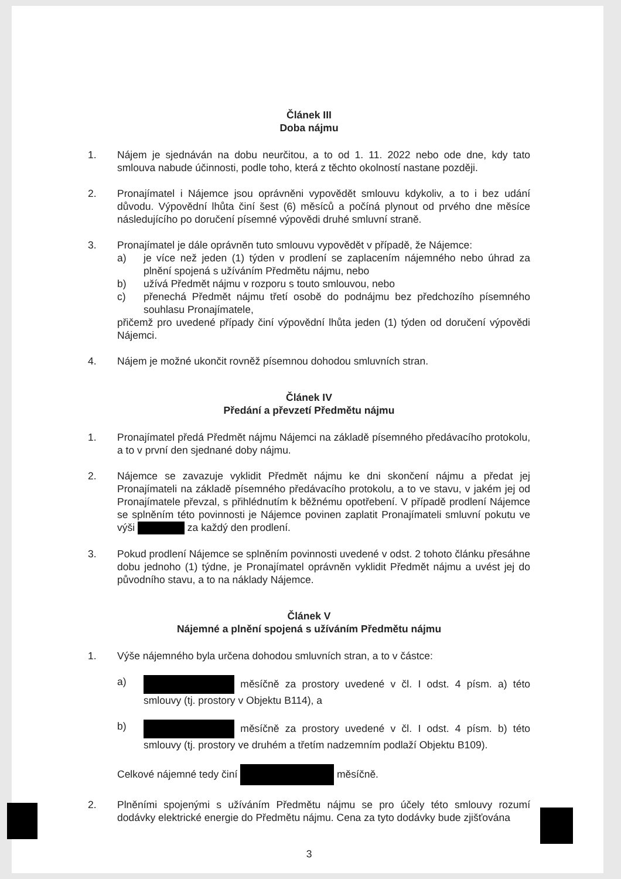Článek III
Doba nájmu
1. Nájem je sjednáván na dobu neurčitou, a to od 1. 11. 2022 nebo ode dne, kdy tato smlouva nabude účinnosti, podle toho, která z těchto okolností nastane později.
2. Pronajímatel i Nájemce jsou oprávněni vypovědět smlouvu kdykoliv, a to i bez udání důvodu. Výpovědní lhůta činí šest (6) měsíců a počíná plynout od prvého dne měsíce následujícího po doručení písemné výpovědi druhé smluvní straně.
3. Pronajímatel je dále oprávněn tuto smlouvu vypovědět v případě, že Nájemce:
a) je více než jeden (1) týden v prodlení se zaplacením nájemného nebo úhrad za plnění spojená s užíváním Předmětu nájmu, nebo
b) užívá Předmět nájmu v rozporu s touto smlouvou, nebo
c) přenechá Předmět nájmu třetí osobě do podnájmu bez předchozího písemného souhlasu Pronajímatele,
přičemž pro uvedené případy činí výpovědní lhůta jeden (1) týden od doručení výpovědi Nájemci.
4. Nájem je možné ukončit rovněž písemnou dohodou smluvních stran.
Článek IV
Předání a převzetí Předmětu nájmu
1. Pronajímatel předá Předmět nájmu Nájemci na základě písemného předávacího protokolu, a to v první den sjednané doby nájmu.
2. Nájemce se zavazuje vyklidit Předmět nájmu ke dni skončení nájmu a předat jej Pronajímateli na základě písemného předávacího protokolu, a to ve stavu, v jakém jej od Pronajímatele převzal, s přihlédnutím k běžnému opotřebení. V případě prodlení Nájemce se splněním této povinnosti je Nájemce povinen zaplatit Pronajímateli smluvní pokutu ve výši za každý den prodlení.
3. Pokud prodlení Nájemce se splněním povinnosti uvedené v odst. 2 tohoto článku přesáhne dobu jednoho (1) týdne, je Pronajímatel oprávněn vyklidit Předmět nájmu a uvést jej do původního stavu, a to na náklady Nájemce.
Článek V
Nájemné a plnění spojená s užíváním Předmětu nájmu
1. Výše nájemného byla určena dohodou smluvních stran, a to v částce:
a) měsíčně za prostory uvedené v čl. I odst. 4 písm. a) této smlouvy (tj. prostory v Objektu B114), a
b) měsíčně za prostory uvedené v čl. I odst. 4 písm. b) této smlouvy (tj. prostory ve druhém a třetím nadzemním podlaží Objektu B109).
Celkové nájemné tedy činí měsíčně.
2. Plněními spojenými s užíváním Předmětu nájmu se pro účely této smlouvy rozumí dodávky elektrické energie do Předmětu nájmu. Cena za tyto dodávky bude zjišťována
3